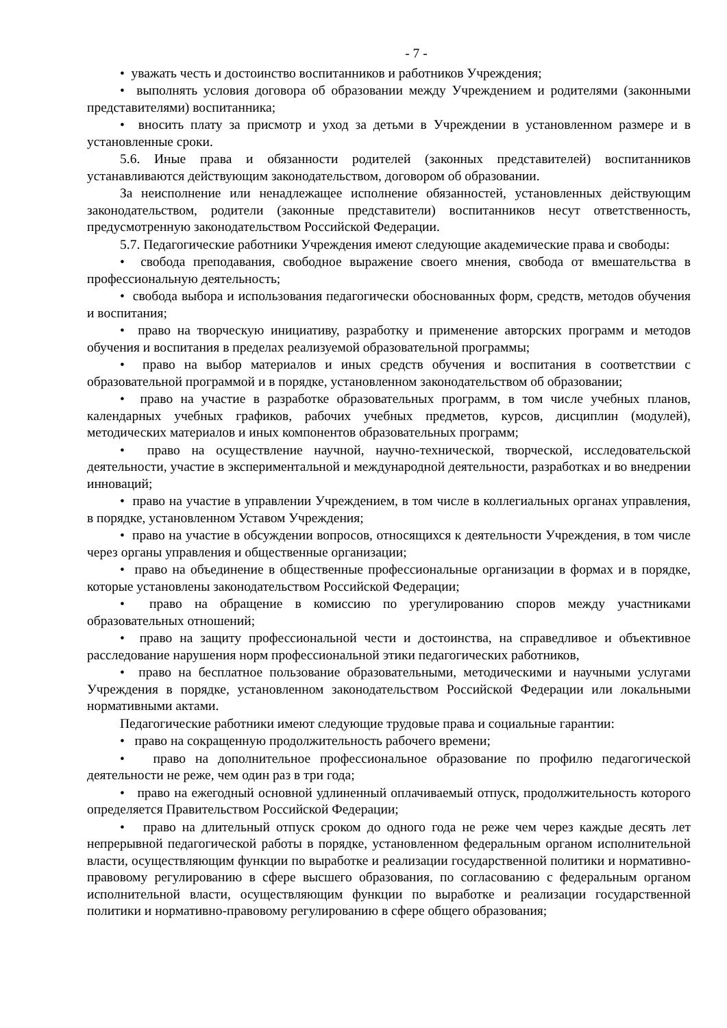- 7 -
• уважать честь и достоинство воспитанников и работников Учреждения;
• выполнять условия договора об образовании между Учреждением и родителями (законными представителями) воспитанника;
• вносить плату за присмотр и уход за детьми в Учреждении в установленном размере и в установленные сроки.
5.6. Иные права и обязанности родителей (законных представителей) воспитанников устанавливаются действующим законодательством, договором об образовании.
За неисполнение или ненадлежащее исполнение обязанностей, установленных действующим законодательством, родители (законные представители) воспитанников несут ответственность, предусмотренную законодательством Российской Федерации.
5.7. Педагогические работники Учреждения имеют следующие академические права и свободы:
• свобода преподавания, свободное выражение своего мнения, свобода от вмешательства в профессиональную деятельность;
• свобода выбора и использования педагогически обоснованных форм, средств, методов обучения и воспитания;
• право на творческую инициативу, разработку и применение авторских программ и методов обучения и воспитания в пределах реализуемой образовательной программы;
• право на выбор материалов и иных средств обучения и воспитания в соответствии с образовательной программой и в порядке, установленном законодательством об образовании;
• право на участие в разработке образовательных программ, в том числе учебных планов, календарных учебных графиков, рабочих учебных предметов, курсов, дисциплин (модулей), методических материалов и иных компонентов образовательных программ;
• право на осуществление научной, научно-технической, творческой, исследовательской деятельности, участие в экспериментальной и международной деятельности, разработках и во внедрении инноваций;
• право на участие в управлении Учреждением, в том числе в коллегиальных органах управления, в порядке, установленном Уставом Учреждения;
• право на участие в обсуждении вопросов, относящихся к деятельности Учреждения, в том числе через органы управления и общественные организации;
• право на объединение в общественные профессиональные организации в формах и в порядке, которые установлены законодательством Российской Федерации;
• право на обращение в комиссию по урегулированию споров между участниками образовательных отношений;
• право на защиту профессиональной чести и достоинства, на справедливое и объективное расследование нарушения норм профессиональной этики педагогических работников,
• право на бесплатное пользование образовательными, методическими и научными услугами Учреждения в порядке, установленном законодательством Российской Федерации или локальными нормативными актами.
Педагогические работники имеют следующие трудовые права и социальные гарантии:
• право на сокращенную продолжительность рабочего времени;
• право на дополнительное профессиональное образование по профилю педагогической деятельности не реже, чем один раз в три года;
• право на ежегодный основной удлиненный оплачиваемый отпуск, продолжительность которого определяется Правительством Российской Федерации;
• право на длительный отпуск сроком до одного года не реже чем через каждые десять лет непрерывной педагогической работы в порядке, установленном федеральным органом исполнительной власти, осуществляющим функции по выработке и реализации государственной политики и нормативно-правовому регулированию в сфере высшего образования, по согласованию с федеральным органом исполнительной власти, осуществляющим функции по выработке и реализации государственной политики и нормативно-правовому регулированию в сфере общего образования;